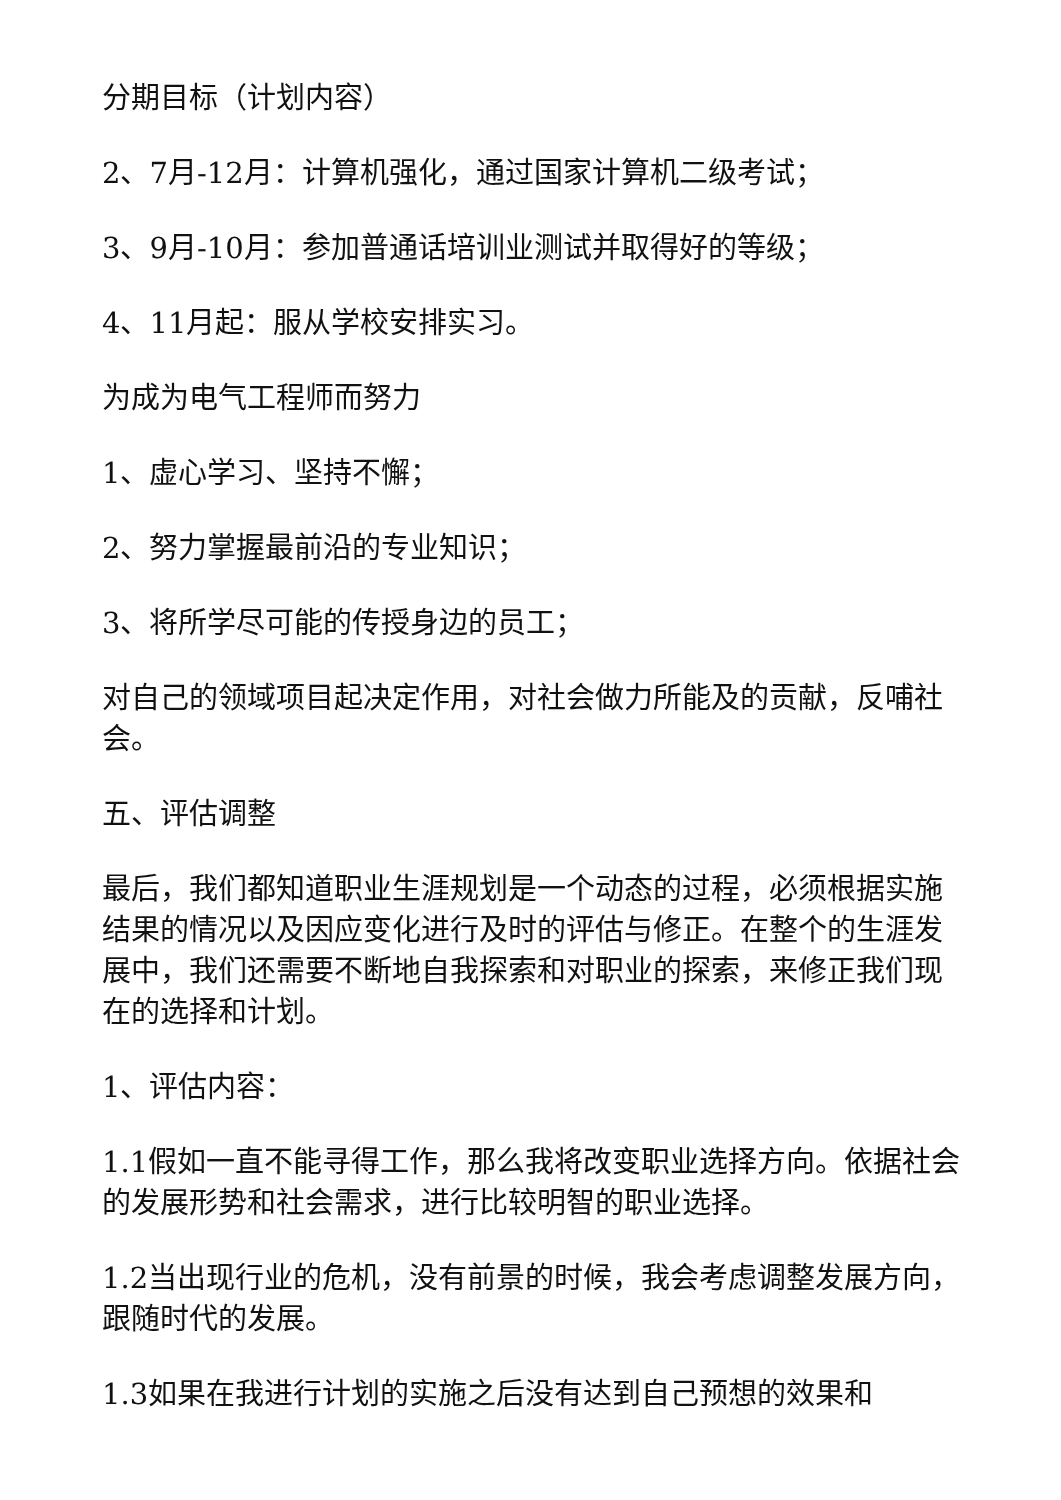分期目标（计划内容）
2、7月-12月：计算机强化，通过国家计算机二级考试；
3、9月-10月：参加普通话培训业测试并取得好的等级；
4、11月起：服从学校安排实习。
为成为电气工程师而努力
1、虚心学习、坚持不懈；
2、努力掌握最前沿的专业知识；
3、将所学尽可能的传授身边的员工；
对自己的领域项目起决定作用，对社会做力所能及的贡献，反哺社会。
五、评估调整
最后，我们都知道职业生涯规划是一个动态的过程，必须根据实施结果的情况以及因应变化进行及时的评估与修正。在整个的生涯发展中，我们还需要不断地自我探索和对职业的探索，来修正我们现在的选择和计划。
1、评估内容：
1.1假如一直不能寻得工作，那么我将改变职业选择方向。依据社会的发展形势和社会需求，进行比较明智的职业选择。
1.2当出现行业的危机，没有前景的时候，我会考虑调整发展方向，跟随时代的发展。
1.3如果在我进行计划的实施之后没有达到自己预想的效果和